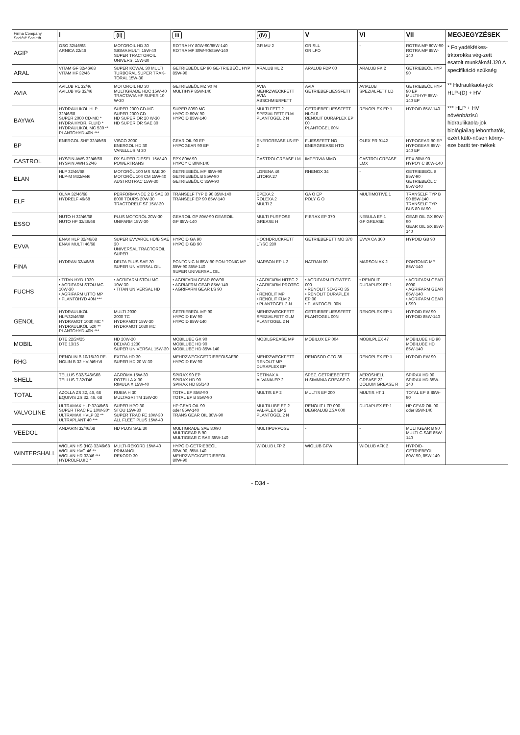| Firma Company Société Società | I | (II) | III | (IV) | V | VI | VII | MEGJEGYZÉSEK |
| --- | --- | --- | --- | --- | --- | --- | --- | --- |
| AGIP | OSO 32/46/68 ARNICA 22/46 | MOTOROIL HD 30 SIGMA MULTI 15W-40 SUPER TRACTOROIL UNIVERS. 15W-30 | ROTRA HY 80W-90/85W-140 ROTRA MP 80W-90/85W-140 | GR MU 2 | GR SLL GR LFO | - | ROTRA MP 80W-90 ROTRA MP 85W-140 | * Folyadékfékes-trktorokka vég-zett esatolt munkáknál J20 A specifikáció szükség ** Hidraulikaola-jok HLP-(D) + HV *** HLP + HV növénbázisú hidraulikaola-jok biológiailag lebonthatók, ezért külö-nösen körny-eze barát ter-mékek |
| ARAL | VITAM GF 32/46/68 VITAM HF 32/46 | SUPER KOWAL 30 MULTI TURBORAL SUPER TRAK-TORAL 15W-30 | GETRIEBEÖL EP 90 GE-TRIEBEÖL HYP 85W-90 | ARALUB HL 2 | ARALUB FDP 00 | ARALUB FK 2 | GETRIEBEÖL HYP 90 | |
| AVIA | AVILUB RL 32/46 AVILUB VG 32/46 | MOTOROIL HD 30 MULTIGRADE HDC 15W-40 TRACTAVIA HF SUPER 10 W-30 | GETRIEBEÖL MZ 90 M MULTIHYP 85W-140 | AVIA MEHRZWECKFETT AVIA ABSCHMIERFETT | AVIA GETRIEBEFLIESSFETT | AVIALUB SPEZIALFETT LD | GETRIEBEÖL HYP 90 EP MULTIHYP 85W-140 EP | |
| BAYWA | HYDRAULIKÖL HLP 32/46/68 SUPER 2000 CD-MC * HYDRA HYDR. FLUID * HYDRAULIKÖL MC 530 ** PLANTOHYD 40N *** | SUPER 2000 CD-MC SUPER 2000 CD HD SUPERIOR 20 W-30 HD SUPERIOR SAE 30 | SUPER 8090 MC HYPOID 80W-90 HYPOID 85W-140 | MULTI FETT 2 SPEZIALFETT FLM PLANTOGEL 2 N | GETRIEBEFLIESSFETT NLGI 0 RENOLIT DURAPLEX EP 00 PLANTOGEL 00N | RENOPLEX EP 1 | HYPOID 85W-140 | |
| BP | ENERGOL SHF 32/46/68 | VISCO 2000 ENERGOL HD 30 VANELLUS M 30 | GEAR OIL 90 EP HYPOGEAR 90 EP | ENERGREASE LS-EP 2 | FLIESSFETT NO ENERGREASE HTO | OLEX PR 9142 | HYPOGEAR 90 EP HYPOGEAR 85W-140 EP | |
| CASTROL | HYSPIN AWS 32/46/68 HYSPIN AWH 32/46 | RX SUPER DIESEL 15W-40 POWERTRANS | EPX 80W-90 HYPOY C 80W-140 | CASTROLGREASE LM | IMPERVIA MMO | CASTROLGREASE LMX | EPX 80W-90 HYPOY C 80W-140 | |
| ELAN | HLP 32/46/68 HLP-M M32/M46 | MOTORÖL 100 MS SAE 30 MOTORÖL 104 CM 15W-40 AUSTROTRAC 15W-30 | GETRIEBEÖL MP 85W-90 GETRIEBEÖL B 85W-90 GETRIEBEÖL C 85W-90 | LORENA 46 LITORA 27 | RHENOX 34 | - | GETRIEBEÖL B 85W-90 GETRIEBEÖL C 85W-140 | |
| ELF | OLNA 32/46/68 HYDRELF 46/68 | PERFORMANCE 2 B SAE 30 8000 TOURS 20W-30 TRACTORELF ST 15W-30 | TRANSELF TYP B 90 85W-140 TRANSELF EP 90 85W-140 | EPEXA 2 ROLEXA 2 MULTI 2 | GA O EP POLY G O | MULTIMOTIVE 1 | TRANSELF TYP B 90 85W-140 TRANSELF TYP BLS 80 W-90 | |
| ESSO | NUTO H 32/46/68 NUTO HP 32/46/68 | PLUS MOTORÖL 20W-30 UNIFARM 15W-30 | GEAROIL GP 80W-90 GEAROIL GP 85W-140 | MULTI PURPOSE GREASE H | FIBRAX EP 370 | NEBULA EP 1 GP GREASE | GEAR OIL GX 80W-90 GEAR OIL GX 85W-140 | |
| EVVA | ENAK HLP 32/46/68 ENAK MULTI 46/68 | SUPER EVVAROL HD/B SAE 30 UNIVERSAL TRACTOROIL SUPER | HYPOID GA 90 HYPOID GB 90 | HOCHDRUCKFETT LT/SC 280 | GETRIEBEFETT MO 370 | EVVA CA 300 | HYPOID GB 90 | |
| FINA | HYDRAN 32/46/68 | DELTA PLUS SAE 30 SUPER UNIVERSAL OIL | PONTONIC N 85W-90 PON-TONIC MP 85W-90 85W-140 SUPER UNIVERSAL OIL | MARSON EP L 2 | NATRAN 00 | MARSON AX 2 | PONTONIC MP 85W-140 | |
| FUCHS | • TITAN HYD 1030 • AGRIFARM STOU MC 10W-30 • AGRIFARM UTTO MP • PLANTOHYD 40N *** | • AGRIFARM STOU MC 10W-30 • TITAN UNIVERSAL HD | • AGRIFARM GEAR 80W90 • AGRIAFRM GEAR 85W-140 • AGRIFARM GEAR LS 90 | • AGRIFARM HITEC 2 • AGRIFARM PROTEC 2 • RENOLIT MP • RENOLIT FLM 2 • PLANTOGEL 2-N | • AGRIFARM FLOWTEC 000 • RENOLIT SO-GFO 35 • RENOLIT DURAPLEX EP 00 • PLANTOGEL 00N | • RENOLIT DURAPLEX EP 1 | • AGRIFARM GEAR 8090 • AGRIFARM GEAR 85W-140 • AGRIFARM GEAR LS90 | |
| GENOL | HYDRAULIKÖL HLP/32/46/68 HYDRAMOT 1030 MC * HYDRAULIKÖL 520 ** PLANTOHYD 40N *** | MULTI 2030 2000 TC HYDRAMOT 15W-30 HYDRAMOT 1030 MC | GETRIEBEÖL MP 90 HYPOID EW 90 HYPOID 85W-140 | MEHRZWECKFETT SPEZIALFETT GLM PLANTOGEL 2 N | GETRIEBEFLIESSFETT PLANTOGEL 00N | RENOPLEX EP 1 | HYPOID EW 90 HYPOID 85W-140 | |
| MOBIL | DTE 22/24/25 DTE 13/15 | HD 20W-20 DELVAC 1230 SUPER UNIVERSAL 15W-30 | MOBILUBE GX 90 MOBILUBE HD 90 MOBILUBE HD 85W-140 | MOBILGREASE MP | MOBILUX EP 004 | MOBILPLEX 47 | MOBILUBE HD 90 MOBILUBE HD 85W-140 | |
| RHG | RENOLIN B 10/15/20 RE-NOLIN B 32 HVI/46HVI | EXTRA HD 30 SUPER HD 20 W-30 | MEHRZWECKGETRIEBEÖISAE90 HYPOID EW 90 | MEHRZWECKFETT RENOLIT MP DURAPLEX EP | RENOSOD GFO 35 | RENOPLEX EP 1 | HYPOID EW 90 | |
| SHELL | TELLUS S32/S46/S68 TELLUS T 32/T46 | AGROMA 15W-30 ROTELLA X 30 RIMULA X 15W-40 | SPIRAX 90 EP SPIRAX HD 90 SPIRAX HD 85/140 | RETINAX A ALVANIA EP 2 | SPEZ. GETRIEBEFETT H SIMMNIA GREASE O | AEROSHELL GREASE 22 DOLIUM GREASE R | SPIRAX HD 90 SPIRAX HD 85W-140 | |
| TOTAL | AZOLLA ZS 32, 46, 68 EQUIVIS ZS 32, 46, 68 | RUBIA H 30 MULTAGRI TM 15W-20 | TOTAL EP 85W-90 TOTAL EP B 85W-90 | MULTIS EP 2 | MULTIS EP 200 | MULTIS HT 1 | TOTAL EP B 85W-90 | |
| VALVOLINE | ULTRAMAX HLP 32/46/68 SUPER TRAC FE 10W-30* ULTRAMAX HVLP 32 ** ULTRAPLANT 40 *** | SUPER HPO 30 STOU 15W-30 SUPER TRAC FE 10W-30 ALL FLEET PLUS 15W-40 | HP GEAR OIL 90 oder 85W-140 TRANS GEAR OIL 80W-90 | MULTILUBE EP 2 VAL-PLEX EP 2 PLANTOGEL 2 N | RENOLIT LZR 000 DEGRALUB ZSA 000 | DURAPLEX EP 1 | HP GEAR OIL 90 oder 85W-140 | |
| VEEDOL | ANDARIN 32/46/68 | HD PLUS SAE 30 | MULTIGRADE SAE 80/90 MULTIGEAR B 90 MULTIGEAR C SAE 85W-140 | MULTIPURPOSE | - | - | MULTIGEAR B 90 MULTI C SAE 85W-140 | |
| WINTERSHALL | WIOLAN HS (HG) 32/46/68 WIOLAN HVG 46 ** WIOLAN HR 32/46 *** HYDROLFLUID * | MULTI-REKORD 15W-40 PRIMANOL REKORD 30 | HYPOID-GETRIEBEÖL 80W-90, 85W-140 MEHRZWECKGETRIEBEÖL 80W-90 | WIOLUB LFP 2 | WIOLUB GFW | WIOLUB AFK 2 | HYPOID-GETRIEBEÖL 80W-90, 85W-140 | |
- D34 -